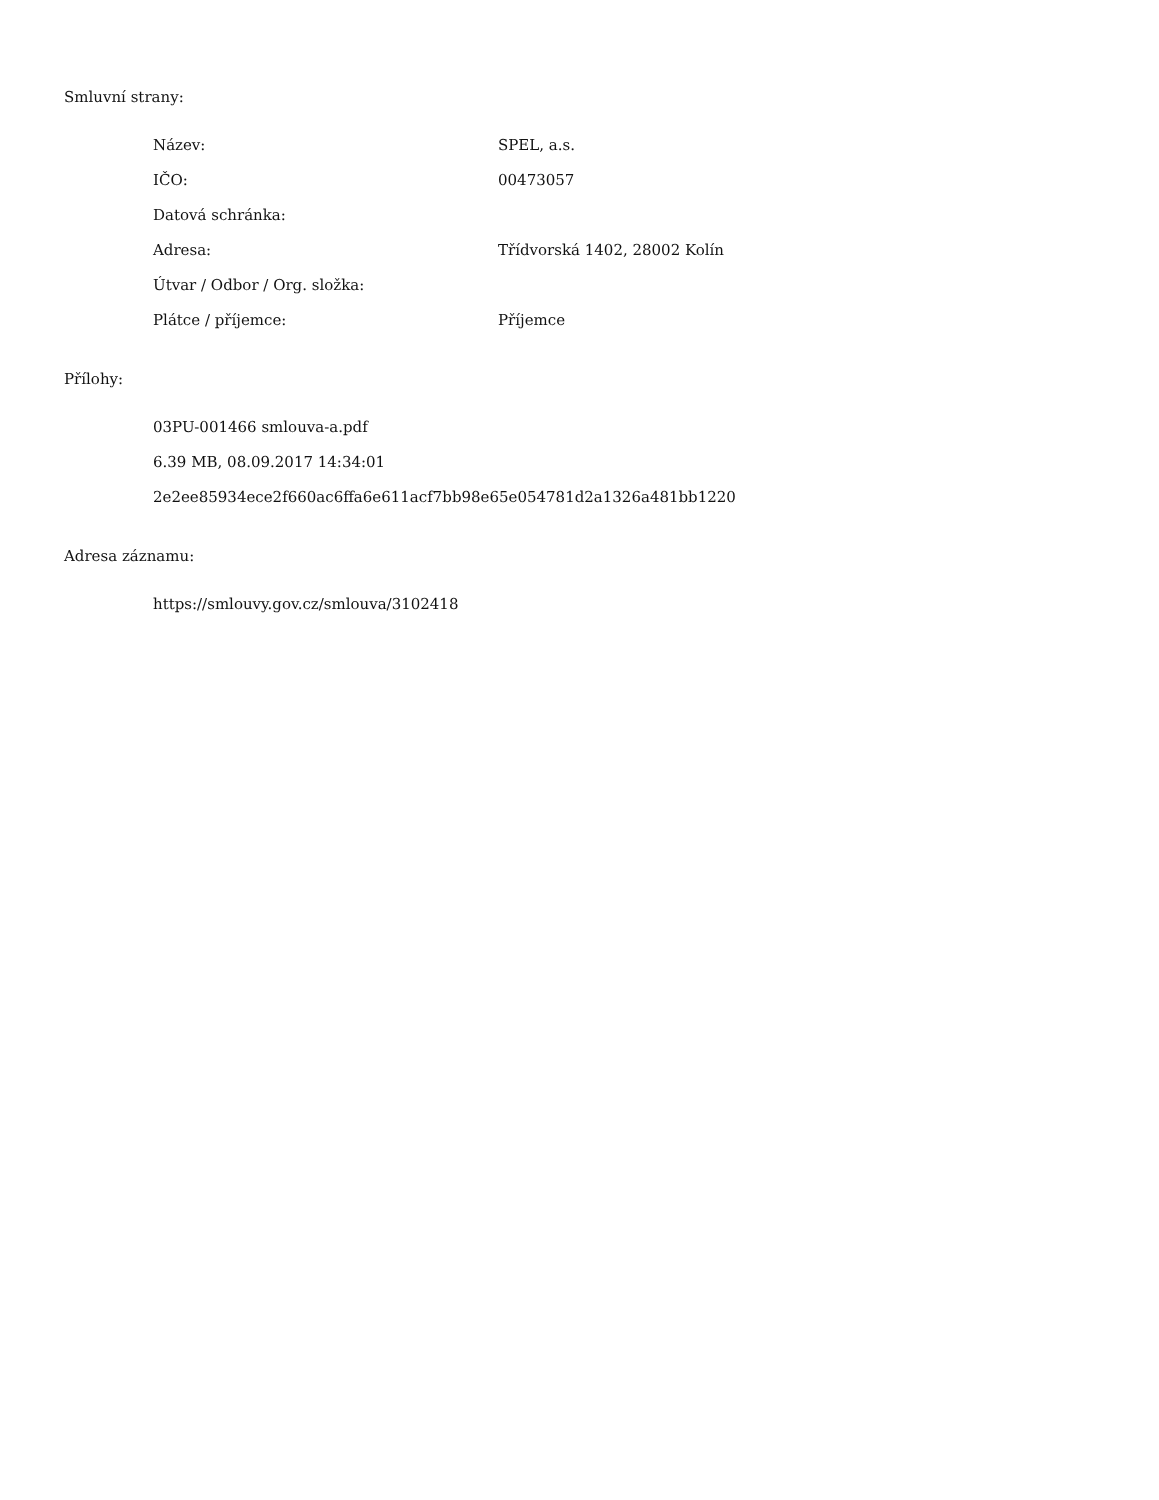Smluvní strany:
| Název: | SPEL, a.s. |
| IČO: | 00473057 |
| Datová schránka: | |
| Adresa: | Třídvorská 1402, 28002 Kolín |
| Útvar / Odbor / Org. složka: | |
| Plátce / příjemce: | Příjemce |
Přílohy:
03PU-001466 smlouva-a.pdf
6.39 MB, 08.09.2017 14:34:01
2e2ee85934ece2f660ac6ffa6e611acf7bb98e65e054781d2a1326a481bb1220
Adresa záznamu:
https://smlouvy.gov.cz/smlouva/3102418